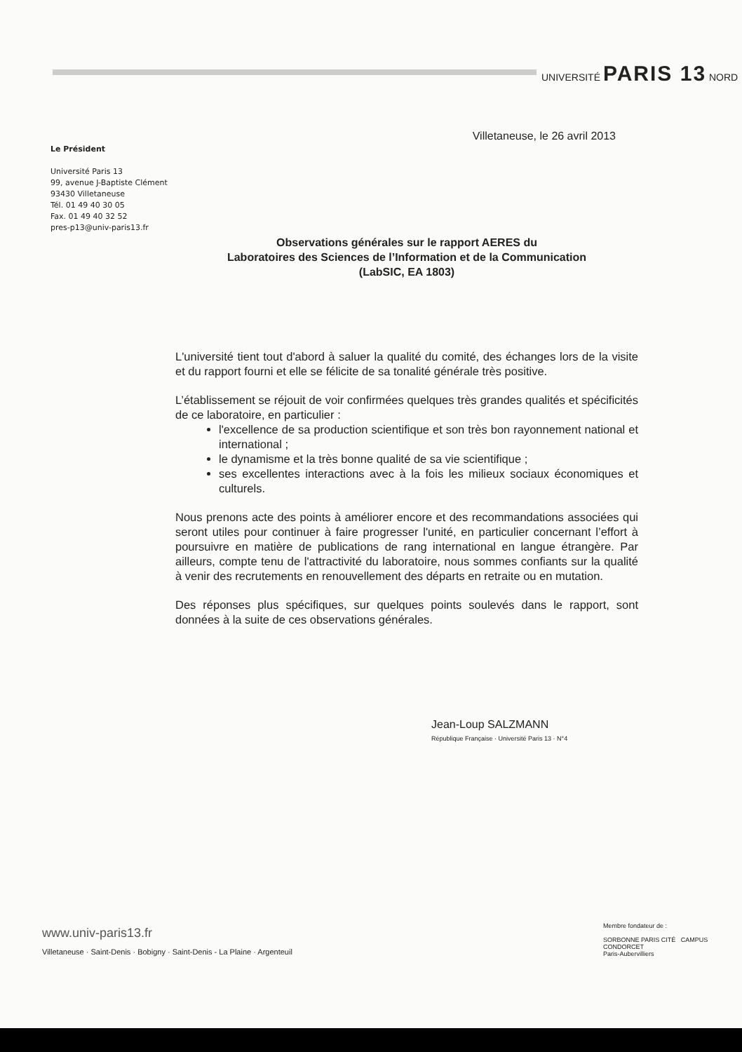UNIVERSITÉ PARIS 13 NORD
Le Président
Université Paris 13
99, avenue J-Baptiste Clément
93430 Villetaneuse
Tél. 01 49 40 30 05
Fax. 01 49 40 32 52
pres-p13@univ-paris13.fr
Villetaneuse, le 26 avril 2013
Observations générales sur le rapport AERES du
Laboratoires des Sciences de l’Information et de la Communication
(LabSIC, EA 1803)
L'université tient tout d'abord à saluer la qualité du comité, des échanges lors de la visite et du rapport fourni et elle se félicite de sa tonalité générale très positive.
L’établissement se réjouit de voir confirmées quelques très grandes qualités et spécificités de ce laboratoire, en particulier :
l'excellence de sa production scientifique et son très bon rayonnement national et international ;
le dynamisme et la très bonne qualité de sa vie scientifique ;
ses excellentes interactions avec à la fois les milieux sociaux économiques et culturels.
Nous prenons acte des points à améliorer encore et des recommandations associées qui seront utiles pour continuer à faire progresser l'unité, en particulier concernant l’effort à poursuivre en matière de publications de rang international en langue étrangère. Par ailleurs, compte tenu de l'attractivité du laboratoire, nous sommes confiants sur la qualité à venir des recrutements en renouvellement des départs en retraite ou en mutation.
Des réponses plus spécifiques, sur quelques points soulevés dans le rapport, sont données à la suite de ces observations générales.
Jean-Loup SALZMANN
République Française · Université Paris 13 · N°4
www.univ-paris13.fr
Villetaneuse · Saint-Denis · Bobigny · Saint-Denis - La Plaine · Argenteuil
Membre fondateur de :
SORBONNE PARIS CITÉ CAMPUS CONDORCET
Paris-Aubervilliers